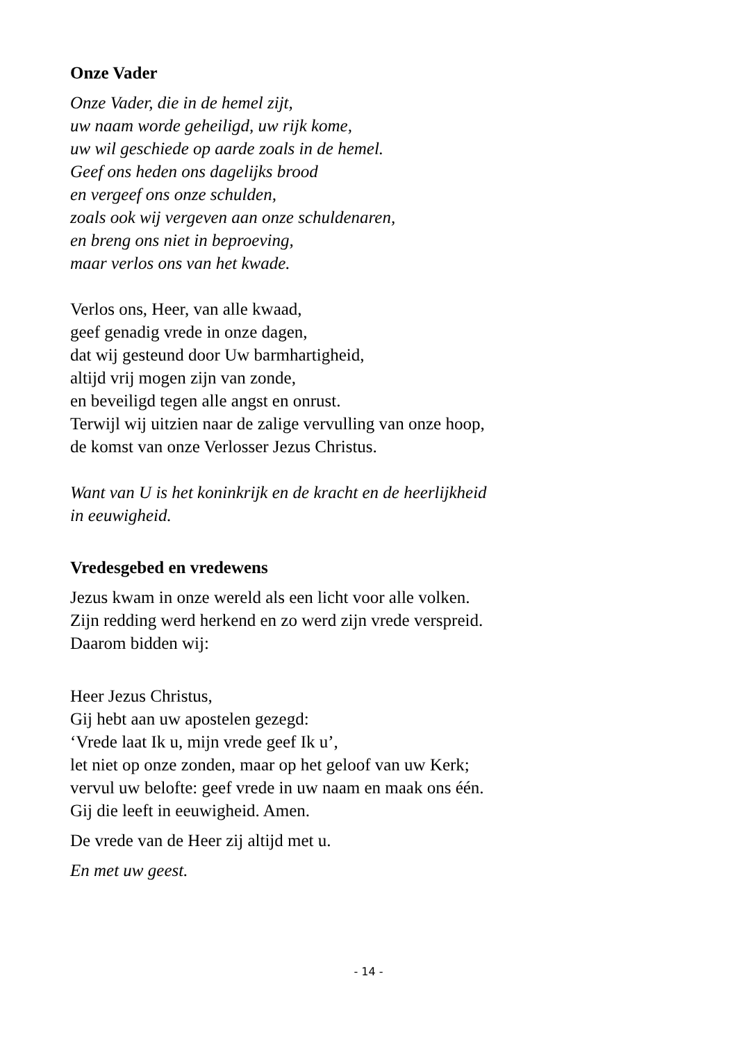Onze Vader
Onze Vader, die in de hemel zijt,
uw naam worde geheiligd, uw rijk kome,
uw wil geschiede op aarde zoals in de hemel.
Geef ons heden ons dagelijks brood
en vergeef ons onze schulden,
zoals ook wij vergeven aan onze schuldenaren,
en breng ons niet in beproeving,
maar verlos ons van het kwade.
Verlos ons, Heer, van alle kwaad,
geef genadig vrede in onze dagen,
dat wij gesteund door Uw barmhartigheid,
altijd vrij mogen zijn van zonde,
en beveiligd tegen alle angst en onrust.
Terwijl wij uitzien naar de zalige vervulling van onze hoop,
de komst van onze Verlosser Jezus Christus.
Want van U is het koninkrijk en de kracht en de heerlijkheid
in eeuwigheid.
Vredesgebed en vredewens
Jezus kwam in onze wereld als een licht voor alle volken.
Zijn redding werd herkend en zo werd zijn vrede verspreid.
Daarom bidden wij:
Heer Jezus Christus,
Gij hebt aan uw apostelen gezegd:
‘Vrede laat Ik u, mijn vrede geef Ik u’,
let niet op onze zonden, maar op het geloof van uw Kerk;
vervul uw belofte: geef vrede in uw naam en maak ons één.
Gij die leeft in eeuwigheid. Amen.
De vrede van de Heer zij altijd met u.
En met uw geest.
- 14 -